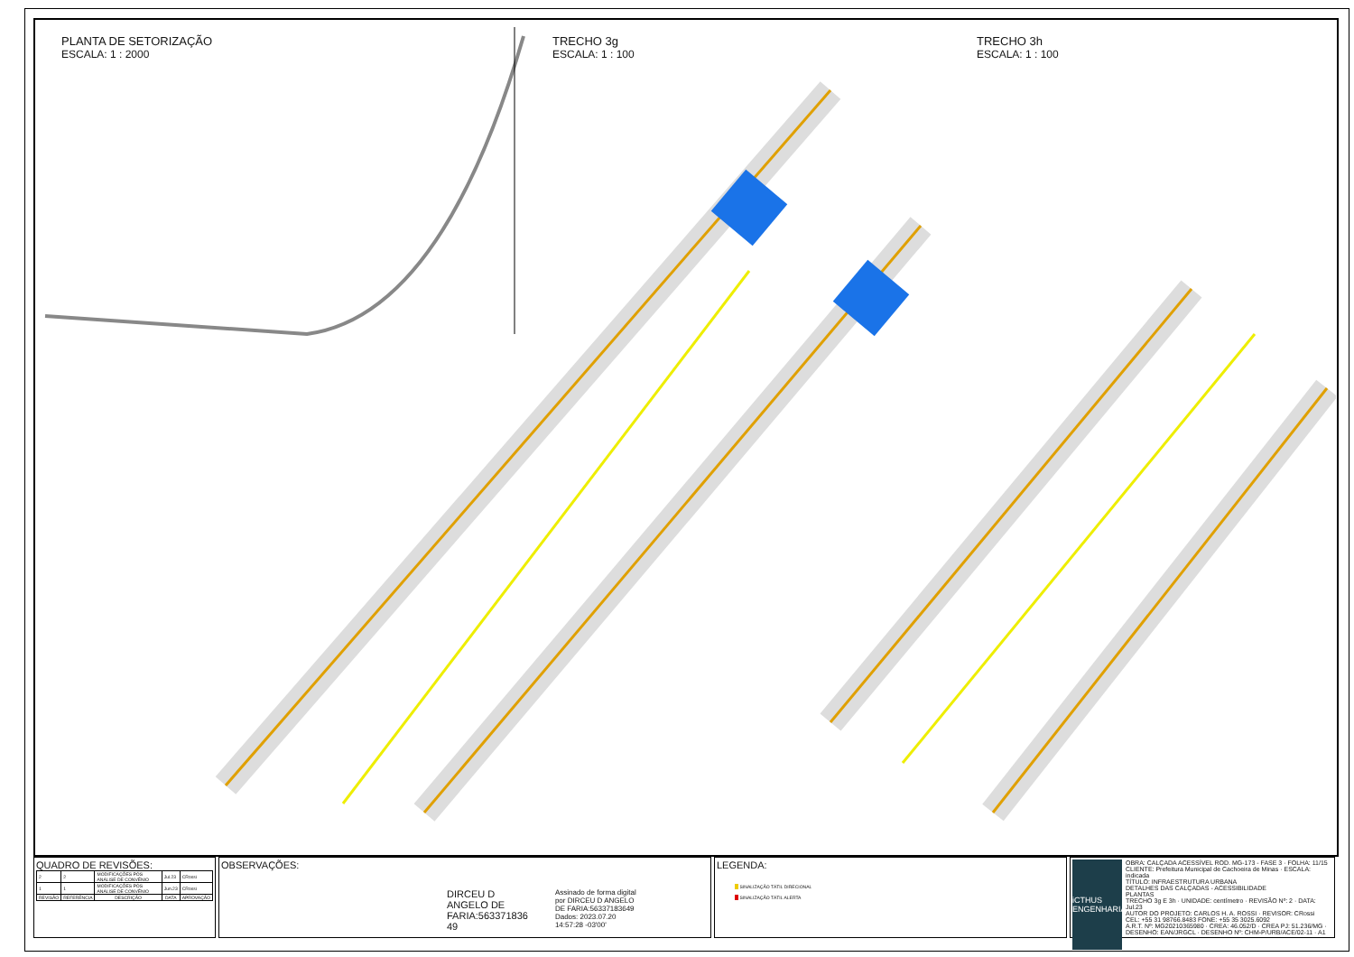PLANTA DE SETORIZAÇÃO
ESCALA: 1 : 2000
TRECHO 3g
ESCALA: 1 : 100
TRECHO 3h
ESCALA: 1 : 100
QUADRO DE REVISÕES:
| 2 | 2 | MODIFICAÇÕES PÓS ANÁLISE DE CONVÊNIO | Jul.23 | CRossi |
| 1 | 1 | MODIFICAÇÕES PÓS ANÁLISE DE CONVÊNIO | Jun.23 | CRossi |
| REVISÃO | REFERÊNCIA | DESCRIÇÃO | DATA | APROVAÇÃO |
OBSERVAÇÕES:
DIRCEU D
ANGELO DE
FARIA:563371836
49
Assinado de forma digital
por DIRCEU D ANGELO
DE FARIA:56337183649
Dados: 2023.07.20
14:57:28 -03'00'
LEGENDA:
SINALIZAÇÃO TÁTIL DIRECIONAL
SINALIZAÇÃO TÁTIL ALERTA
iCTHUS ENGENHARIA
OBRA: CALÇADA ACESSÍVEL ROD. MG-173 - FASE 3 · FOLHA: 11/15
CLIENTE: Prefeitura Municipal de Cachoeira de Minas · ESCALA: indicada
TÍTULO: INFRAESTRUTURA URBANA
DETALHES DAS CALÇADAS - ACESSIBILIDADE
PLANTAS
TRECHO 3g E 3h · UNIDADE: centímetro · REVISÃO Nº: 2 · DATA: Jul.23
AUTOR DO PROJETO: CARLOS H. A. ROSSI · REVISOR: CRossi
CEL: +55 31 98766.8483 FONE: +55 35 3025.6092
A.R.T. Nº: MG20210365980 · CREA: 46.052/D · CREA PJ: 51.236/MG · DESENHO: EAN/JRGCL · DESENHO Nº: CHM-P/URB/ACE/02-11 · A1